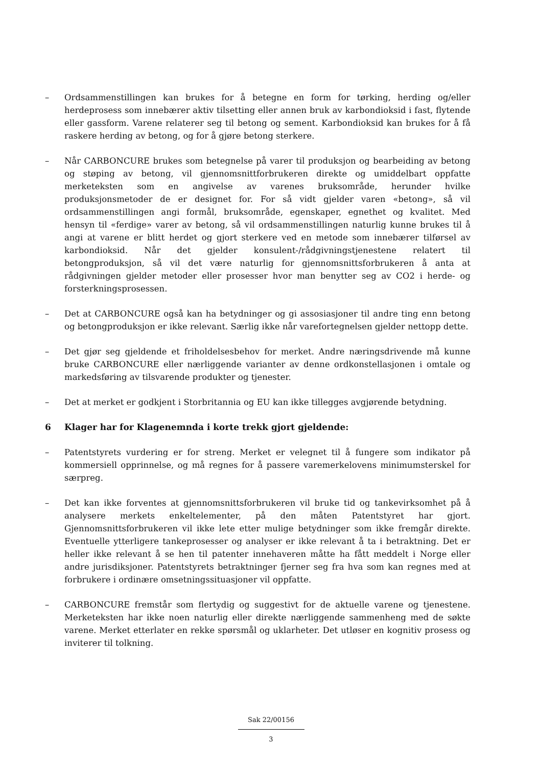– Ordsammenstillingen kan brukes for å betegne en form for tørking, herding og/eller herdeprosess som innebærer aktiv tilsetting eller annen bruk av karbondioksid i fast, flytende eller gassform. Varene relaterer seg til betong og sement. Karbondioksid kan brukes for å få raskere herding av betong, og for å gjøre betong sterkere.
– Når CARBONCURE brukes som betegnelse på varer til produksjon og bearbeiding av betong og støping av betong, vil gjennomsnittforbrukeren direkte og umiddelbart oppfatte merketeksten som en angivelse av varenes bruksområde, herunder hvilke produksjonsmetoder de er designet for. For så vidt gjelder varen «betong», så vil ordsammenstillingen angi formål, bruksområde, egenskaper, egnethet og kvalitet. Med hensyn til «ferdige» varer av betong, så vil ordsammenstillingen naturlig kunne brukes til å angi at varene er blitt herdet og gjort sterkere ved en metode som innebærer tilførsel av karbondioksid. Når det gjelder konsulent-/rådgivningstjenestene relatert til betongproduksjon, så vil det være naturlig for gjennomsnittsforbrukeren å anta at rådgivningen gjelder metoder eller prosesser hvor man benytter seg av CO2 i herde- og forsterkningsprosessen.
– Det at CARBONCURE også kan ha betydninger og gi assosiasjoner til andre ting enn betong og betongproduksjon er ikke relevant. Særlig ikke når varefortegnelsen gjelder nettopp dette.
– Det gjør seg gjeldende et friholdelsesbehov for merket. Andre næringsdrivende må kunne bruke CARBONCURE eller nærliggende varianter av denne ordkonstellasjonen i omtale og markedsføring av tilsvarende produkter og tjenester.
– Det at merket er godkjent i Storbritannia og EU kan ikke tillegges avgjørende betydning.
6 Klager har for Klagenemnda i korte trekk gjort gjeldende:
– Patentstyrets vurdering er for streng. Merket er velegnet til å fungere som indikator på kommersiell opprinnelse, og må regnes for å passere varemerkelovens minimumsterskel for særpreg.
– Det kan ikke forventes at gjennomsnittsforbrukeren vil bruke tid og tankevirksomhet på å analysere merkets enkeltelementer, på den måten Patentstyret har gjort. Gjennomsnittsforbrukeren vil ikke lete etter mulige betydninger som ikke fremgår direkte. Eventuelle ytterligere tankeprosesser og analyser er ikke relevant å ta i betraktning. Det er heller ikke relevant å se hen til patenter innehaveren måtte ha fått meddelt i Norge eller andre jurisdiksjoner. Patentstyrets betraktninger fjerner seg fra hva som kan regnes med at forbrukere i ordinære omsetningssituasjoner vil oppfatte.
– CARBONCURE fremstår som flertydig og suggestivt for de aktuelle varene og tjenestene. Merketeksten har ikke noen naturlig eller direkte nærliggende sammenheng med de søkte varene. Merket etterlater en rekke spørsmål og uklarheter. Det utløser en kognitiv prosess og inviterer til tolkning.
Sak 22/00156
3